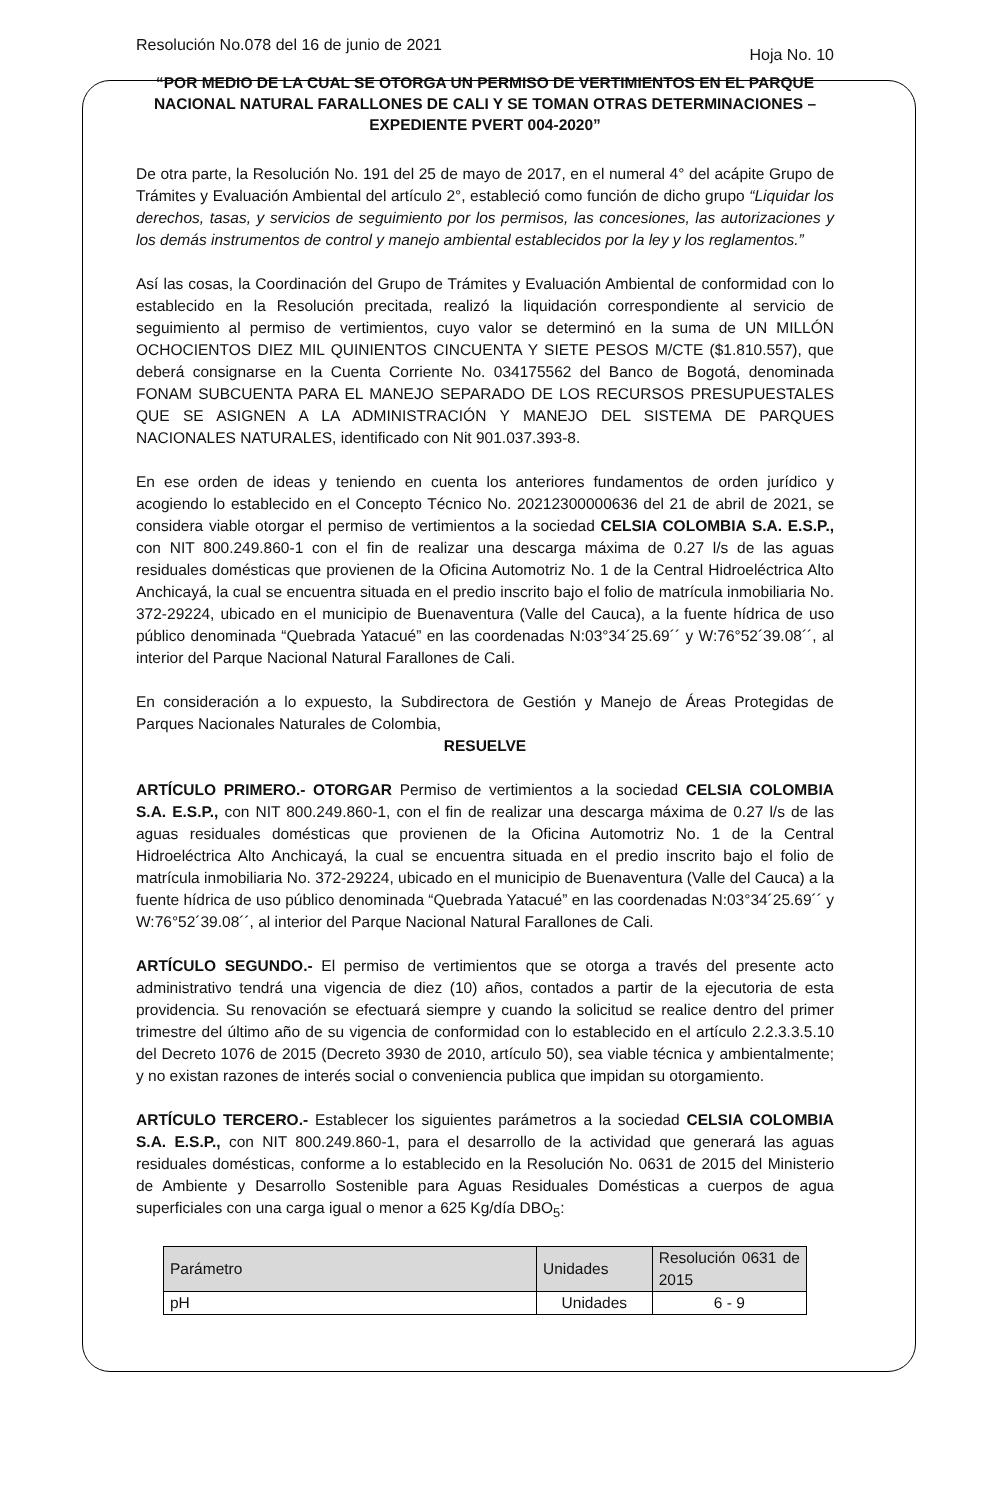Resolución No.078 del 16 de junio de 2021 Hoja No. 10
“POR MEDIO DE LA CUAL SE OTORGA UN PERMISO DE VERTIMIENTOS EN EL PARQUE NACIONAL NATURAL FARALLONES DE CALI Y SE TOMAN OTRAS DETERMINACIONES – EXPEDIENTE PVERT 004-2020”
De otra parte, la Resolución No. 191 del 25 de mayo de 2017, en el numeral 4° del acápite Grupo de Trámites y Evaluación Ambiental del artículo 2°, estableció como función de dicho grupo “Liquidar los derechos, tasas, y servicios de seguimiento por los permisos, las concesiones, las autorizaciones y los demás instrumentos de control y manejo ambiental establecidos por la ley y los reglamentos.”
Así las cosas, la Coordinación del Grupo de Trámites y Evaluación Ambiental de conformidad con lo establecido en la Resolución precitada, realizó la liquidación correspondiente al servicio de seguimiento al permiso de vertimientos, cuyo valor se determinó en la suma de UN MILLÓN OCHOCIENTOS DIEZ MIL QUINIENTOS CINCUENTA Y SIETE PESOS M/CTE ($1.810.557), que deberá consignarse en la Cuenta Corriente No. 034175562 del Banco de Bogotá, denominada FONAM SUBCUENTA PARA EL MANEJO SEPARADO DE LOS RECURSOS PRESUPUESTALES QUE SE ASIGNEN A LA ADMINISTRACIÓN Y MANEJO DEL SISTEMA DE PARQUES NACIONALES NATURALES, identificado con Nit 901.037.393-8.
En ese orden de ideas y teniendo en cuenta los anteriores fundamentos de orden jurídico y acogiendo lo establecido en el Concepto Técnico No. 20212300000636 del 21 de abril de 2021, se considera viable otorgar el permiso de vertimientos a la sociedad CELSIA COLOMBIA S.A. E.S.P., con NIT 800.249.860-1 con el fin de realizar una descarga máxima de 0.27 l/s de las aguas residuales domésticas que provienen de la Oficina Automotriz No. 1 de la Central Hidroeléctrica Alto Anchicayá, la cual se encuentra situada en el predio inscrito bajo el folio de matrícula inmobiliaria No. 372-29224, ubicado en el municipio de Buenaventura (Valle del Cauca), a la fuente hídrica de uso público denominada “Quebrada Yatacué” en las coordenadas N:03°34´25.69´´ y W:76°52´39.08´´, al interior del Parque Nacional Natural Farallones de Cali.
En consideración a lo expuesto, la Subdirectora de Gestión y Manejo de Áreas Protegidas de Parques Nacionales Naturales de Colombia,
RESUELVE
ARTÍCULO PRIMERO.- OTORGAR Permiso de vertimientos a la sociedad CELSIA COLOMBIA S.A. E.S.P., con NIT 800.249.860-1, con el fin de realizar una descarga máxima de 0.27 l/s de las aguas residuales domésticas que provienen de la Oficina Automotriz No. 1 de la Central Hidroeléctrica Alto Anchicayá, la cual se encuentra situada en el predio inscrito bajo el folio de matrícula inmobiliaria No. 372-29224, ubicado en el municipio de Buenaventura (Valle del Cauca) a la fuente hídrica de uso público denominada “Quebrada Yatacué” en las coordenadas N:03°34´25.69´´ y W:76°52´39.08´´, al interior del Parque Nacional Natural Farallones de Cali.
ARTÍCULO SEGUNDO.- El permiso de vertimientos que se otorga a través del presente acto administrativo tendrá una vigencia de diez (10) años, contados a partir de la ejecutoria de esta providencia. Su renovación se efectuará siempre y cuando la solicitud se realice dentro del primer trimestre del último año de su vigencia de conformidad con lo establecido en el artículo 2.2.3.3.5.10 del Decreto 1076 de 2015 (Decreto 3930 de 2010, artículo 50), sea viable técnica y ambientalmente; y no existan razones de interés social o conveniencia publica que impidan su otorgamiento.
ARTÍCULO TERCERO.- Establecer los siguientes parámetros a la sociedad CELSIA COLOMBIA S.A. E.S.P., con NIT 800.249.860-1, para el desarrollo de la actividad que generará las aguas residuales domésticas, conforme a lo establecido en la Resolución No. 0631 de 2015 del Ministerio de Ambiente y Desarrollo Sostenible para Aguas Residuales Domésticas a cuerpos de agua superficiales con una carga igual o menor a 625 Kg/día DBO<sub>5</sub>:
| Parámetro | Unidades | Resolución 0631 de 2015 |
| --- | --- | --- |
| pH | Unidades | 6 - 9 |